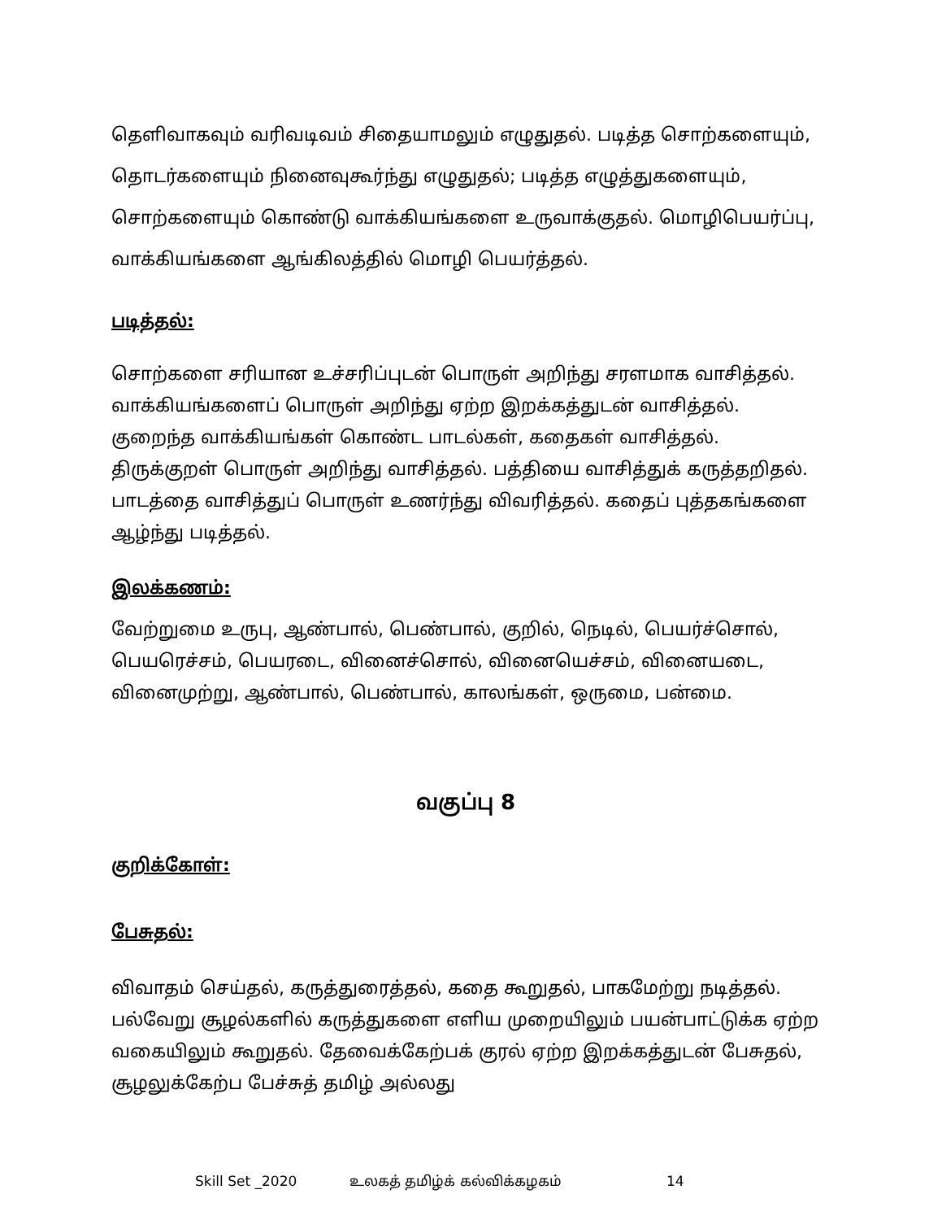தெளிவாகவும் வரிவடிவம் சிதையாமலும் எழுதுதல். படித்த சொற்களையும், தொடர்களையும் நினைவுகூர்ந்து எழுதுதல்; படித்த எழுத்துகளையும், சொற்களையும் கொண்டு வாக்கியங்களை உருவாக்குதல். மொழிபெயர்ப்பு, வாக்கியங்களை ஆங்கிலத்தில் மொழி பெயர்த்தல்.
படித்தல்:
சொற்களை சரியான உச்சரிப்புடன் பொருள் அறிந்து சரளமாக வாசித்தல். வாக்கியங்களைப் பொருள் அறிந்து ஏற்ற இறக்கத்துடன் வாசித்தல். குறைந்த வாக்கியங்கள் கொண்ட பாடல்கள், கதைகள் வாசித்தல். திருக்குறள் பொருள் அறிந்து வாசித்தல். பத்தியை வாசித்துக் கருத்தறிதல். பாடத்தை வாசித்துப் பொருள் உணர்ந்து விவரித்தல். கதைப் புத்தகங்களை ஆழ்ந்து படித்தல்.
இலக்கணம்:
வேற்றுமை உருபு, ஆண்பால், பெண்பால், குறில், நெடில், பெயர்ச்சொல், பெயரெச்சம், பெயரடை, வினைச்சொல், வினையெச்சம், வினையடை, வினைமுற்று, ஆண்பால், பெண்பால், காலங்கள், ஒருமை, பன்மை.
வகுப்பு 8
குறிக்கோள்:
பேசுதல்:
விவாதம் செய்தல், கருத்துரைத்தல், கதை கூறுதல், பாகமேற்று நடித்தல். பல்வேறு சூழல்களில் கருத்துகளை எளிய முறையிலும் பயன்பாட்டுக்க ஏற்ற வகையிலும் கூறுதல். தேவைக்கேற்பக் குரல் ஏற்ற இறக்கத்துடன் பேசுதல், சூழலுக்கேற்ப பேச்சுத் தமிழ் அல்லது
Skill Set _2020 உலகத் தமிழ்க் கல்விக்கழகம் 14